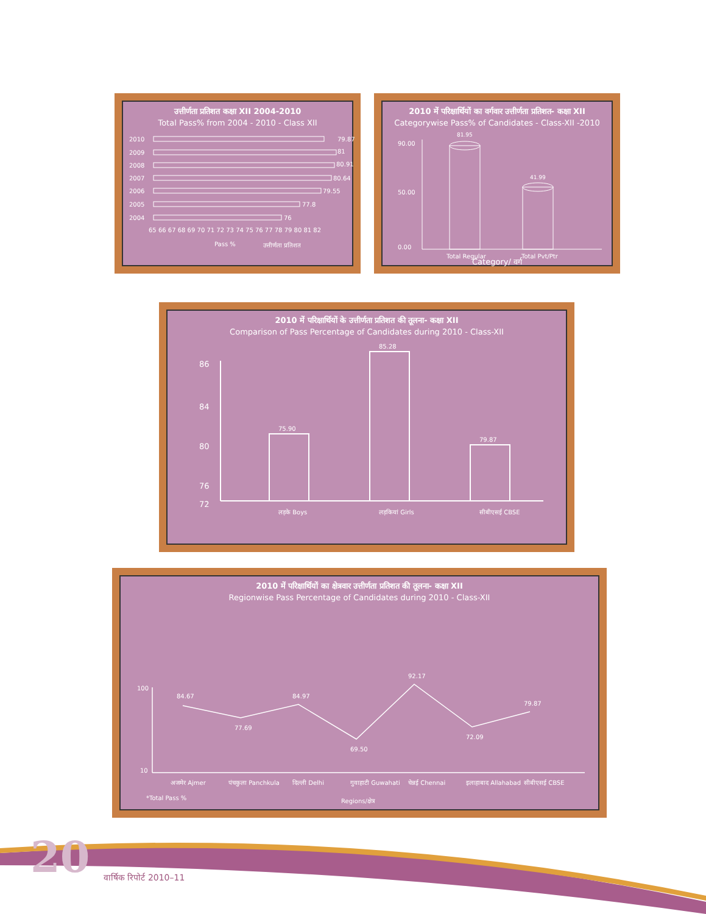उत्तीर्णता प्रतिशत कक्षा XII 2004-2010
Total Pass% from 2004 - 2010 - Class XII
2010
79.87
2009
81
2008
80.91
2007
80.64
2006
79.55
2005
77.8
2004
76
65 66 67 68 69 70 71 72 73 74 75 76 77 78 79 80 81 82
Pass %
उत्तीर्णता प्रतिशत
2010 में परिक्षार्थियों का वर्गवार उत्तीर्णता प्रतिशत- कक्षा XII
Categorywise Pass% of Candidates - Class-XII -2010
90.00
50.00
0.00
81.95
41.99
Total Regular
Total Pvt/Ptr
Category/ वर्ग
2010 में परिक्षार्थियों के उत्तीर्णता प्रतिशत की तूलना- कक्षा XII
Comparison of Pass Percentage of Candidates during 2010 - Class-XII
86
84
80
76
72
75.90
85.28
79.87
लड़के Boys
लड़कियां Girls
सीबीएसई CBSE
2010 में परिक्षार्थियों का क्षेत्रवार उत्तीर्णता प्रतिशत की तूलना- कक्षा XII
Regionwise Pass Percentage of Candidates during 2010 - Class-XII
100
10
84.67
77.69
84.97
69.50
92.17
72.09
79.87
अजमेर Ajmer
पंचकुला Panchkula
दिल्ली Delhi
गुवाहाटी Guwahati
चेन्नई Chennai
इलाहाबाद Allahabad
सीबीएसई CBSE
*Total Pass %
Regions/क्षेत्र
20 वार्षिक रिपोर्ट 2010–11